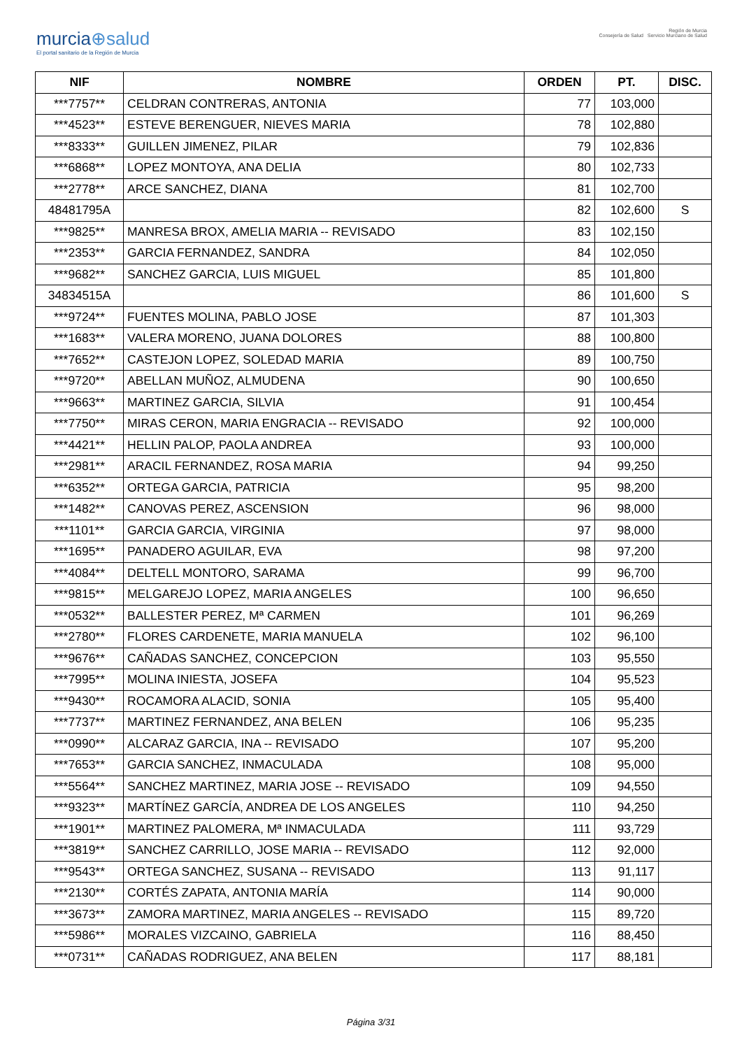murcia⊕salud
El portal sanitario de la Región de Murcia
Región de Murcia
Consejería de Salud Servicio Murciano de Salud
| NIF | NOMBRE | ORDEN | PT. | DISC. |
| --- | --- | --- | --- | --- |
| ***7757** | CELDRAN CONTRERAS, ANTONIA | 77 | 103,000 | |
| ***4523** | ESTEVE BERENGUER, NIEVES MARIA | 78 | 102,880 | |
| ***8333** | GUILLEN JIMENEZ, PILAR | 79 | 102,836 | |
| ***6868** | LOPEZ MONTOYA, ANA DELIA | 80 | 102,733 | |
| ***2778** | ARCE SANCHEZ, DIANA | 81 | 102,700 | |
| 48481795A | | 82 | 102,600 | S |
| ***9825** | MANRESA BROX, AMELIA MARIA -- REVISADO | 83 | 102,150 | |
| ***2353** | GARCIA FERNANDEZ, SANDRA | 84 | 102,050 | |
| ***9682** | SANCHEZ GARCIA, LUIS MIGUEL | 85 | 101,800 | |
| 34834515A | | 86 | 101,600 | S |
| ***9724** | FUENTES MOLINA, PABLO JOSE | 87 | 101,303 | |
| ***1683** | VALERA MORENO, JUANA DOLORES | 88 | 100,800 | |
| ***7652** | CASTEJON LOPEZ, SOLEDAD MARIA | 89 | 100,750 | |
| ***9720** | ABELLAN MUÑOZ, ALMUDENA | 90 | 100,650 | |
| ***9663** | MARTINEZ GARCIA, SILVIA | 91 | 100,454 | |
| ***7750** | MIRAS CERON, MARIA ENGRACIA -- REVISADO | 92 | 100,000 | |
| ***4421** | HELLIN PALOP, PAOLA ANDREA | 93 | 100,000 | |
| ***2981** | ARACIL FERNANDEZ, ROSA MARIA | 94 | 99,250 | |
| ***6352** | ORTEGA GARCIA, PATRICIA | 95 | 98,200 | |
| ***1482** | CANOVAS PEREZ, ASCENSION | 96 | 98,000 | |
| ***1101** | GARCIA GARCIA, VIRGINIA | 97 | 98,000 | |
| ***1695** | PANADERO AGUILAR, EVA | 98 | 97,200 | |
| ***4084** | DELTELL MONTORO, SARAMA | 99 | 96,700 | |
| ***9815** | MELGAREJO LOPEZ, MARIA ANGELES | 100 | 96,650 | |
| ***0532** | BALLESTER PEREZ, Mª CARMEN | 101 | 96,269 | |
| ***2780** | FLORES CARDENETE, MARIA MANUELA | 102 | 96,100 | |
| ***9676** | CAÑADAS SANCHEZ, CONCEPCION | 103 | 95,550 | |
| ***7995** | MOLINA INIESTA, JOSEFA | 104 | 95,523 | |
| ***9430** | ROCAMORA ALACID, SONIA | 105 | 95,400 | |
| ***7737** | MARTINEZ FERNANDEZ, ANA BELEN | 106 | 95,235 | |
| ***0990** | ALCARAZ GARCIA, INA -- REVISADO | 107 | 95,200 | |
| ***7653** | GARCIA SANCHEZ, INMACULADA | 108 | 95,000 | |
| ***5564** | SANCHEZ MARTINEZ, MARIA JOSE -- REVISADO | 109 | 94,550 | |
| ***9323** | MARTÍNEZ GARCÍA, ANDREA DE LOS ANGELES | 110 | 94,250 | |
| ***1901** | MARTINEZ PALOMERA, Mª INMACULADA | 111 | 93,729 | |
| ***3819** | SANCHEZ CARRILLO, JOSE MARIA -- REVISADO | 112 | 92,000 | |
| ***9543** | ORTEGA SANCHEZ, SUSANA -- REVISADO | 113 | 91,117 | |
| ***2130** | CORTÉS ZAPATA, ANTONIA MARÍA | 114 | 90,000 | |
| ***3673** | ZAMORA MARTINEZ, MARIA ANGELES -- REVISADO | 115 | 89,720 | |
| ***5986** | MORALES VIZCAINO, GABRIELA | 116 | 88,450 | |
| ***0731** | CAÑADAS RODRIGUEZ, ANA BELEN | 117 | 88,181 | |
Página 3/31